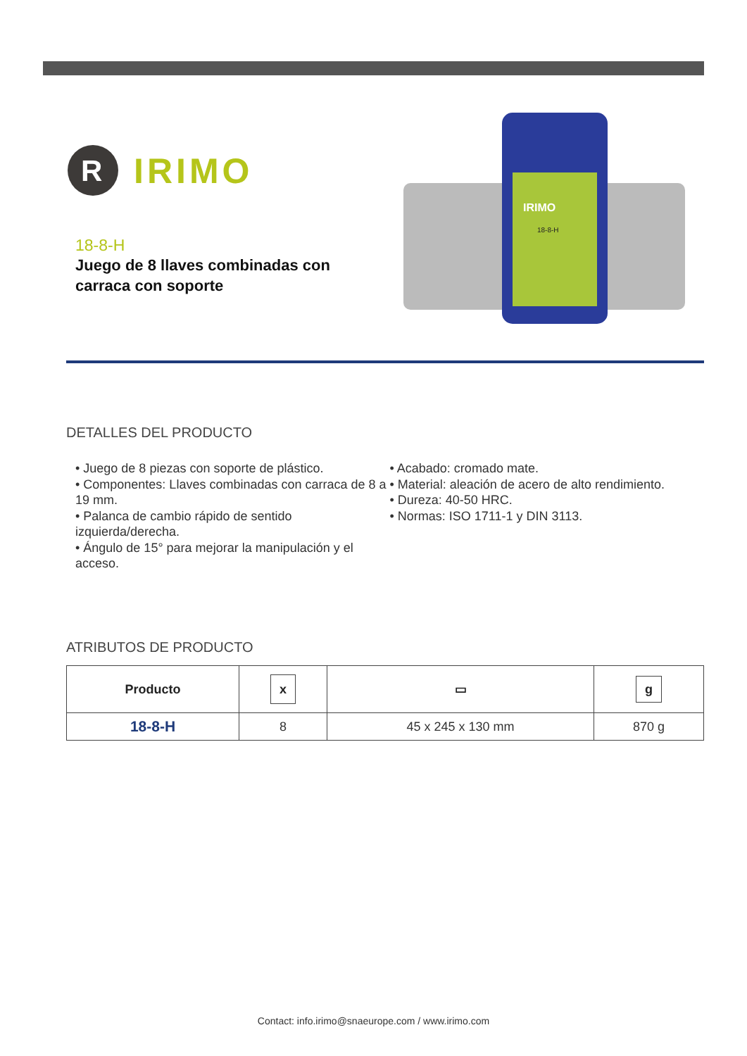R
IRIMO
18-8-H
Juego de 8 llaves combinadas con carraca con soporte
IRIMO
18-8-H
DETALLES DEL PRODUCTO
• Juego de 8 piezas con soporte de plástico.
• Componentes: Llaves combinadas con carraca de 8 a 19 mm.
• Palanca de cambio rápido de sentido izquierda/derecha.
• Ángulo de 15° para mejorar la manipulación y el acceso.
• Acabado: cromado mate.
• Material: aleación de acero de alto rendimiento.
• Dureza: 40-50 HRC.
• Normas: ISO 1711-1 y DIN 3113.
ATRIBUTOS DE PRODUCTO
| Producto | x | ▭ | g |
| --- | --- | --- | --- |
| 18-8-H | 8 | 45 x 245 x 130 mm | 870 g |
Contact: info.irimo@snaeurope.com / www.irimo.com